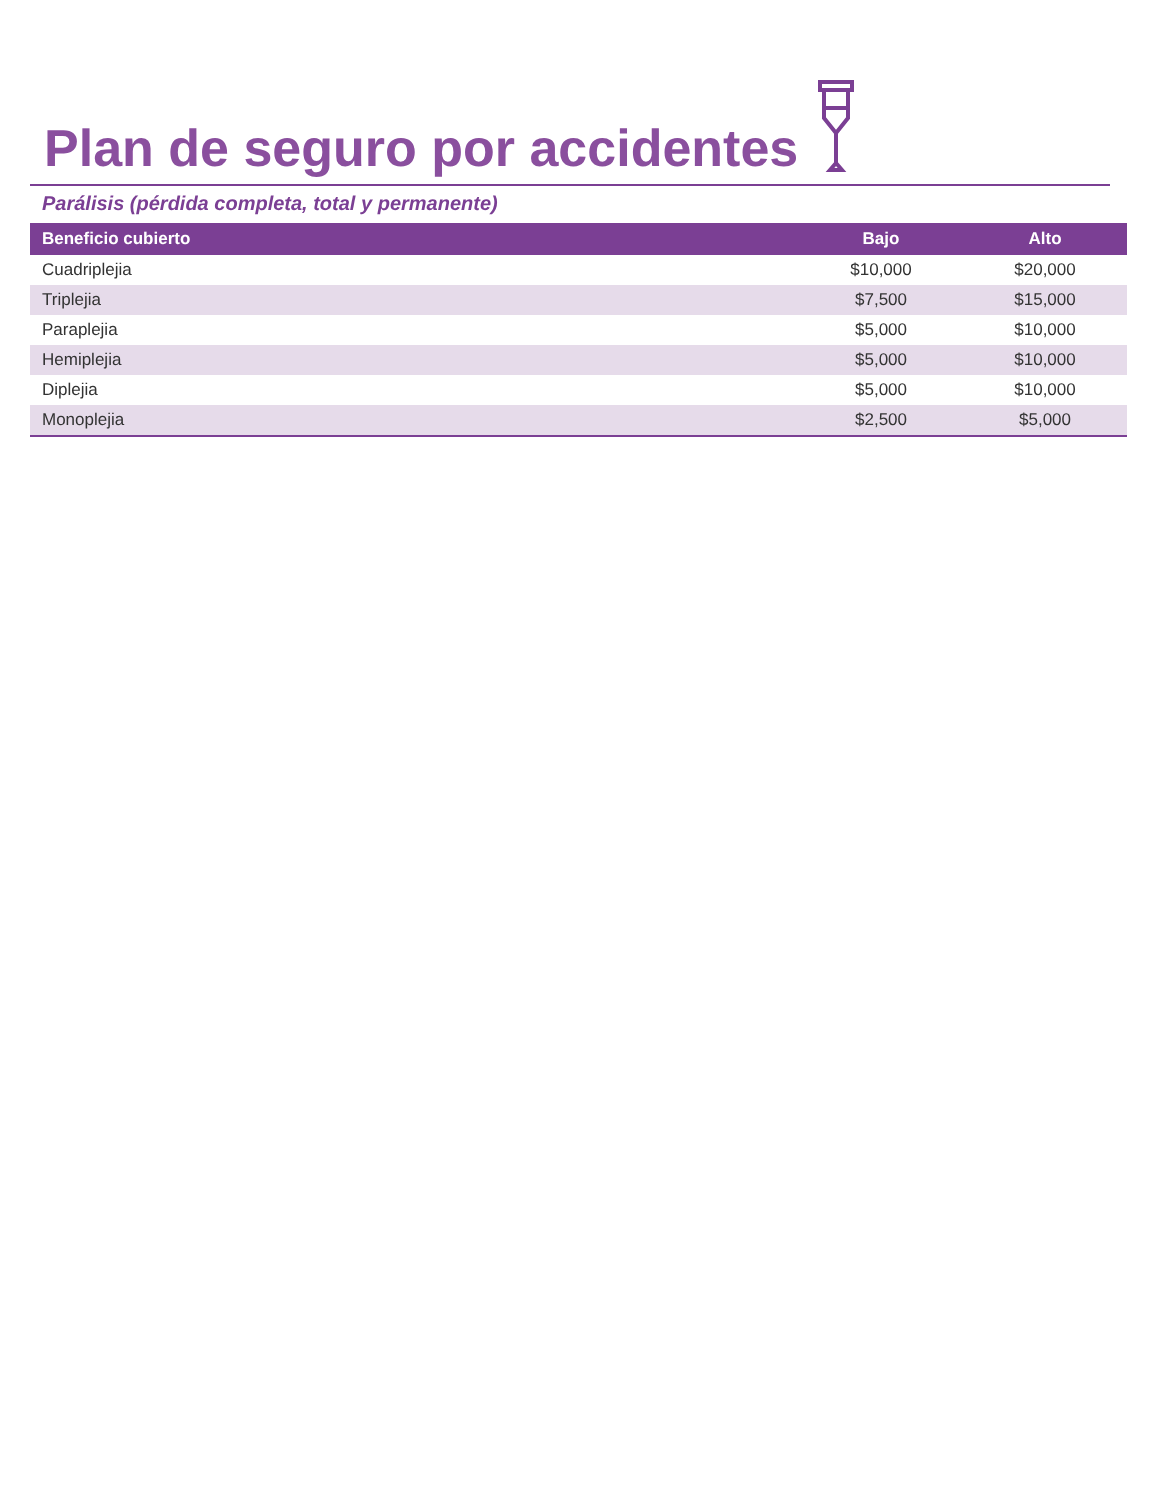Plan de seguro por accidentes
Parálisis (pérdida completa, total y permanente)
| Beneficio cubierto | Bajo | Alto |
| --- | --- | --- |
| Cuadriplejia | $10,000 | $20,000 |
| Triplejia | $7,500 | $15,000 |
| Paraplejia | $5,000 | $10,000 |
| Hemiplejia | $5,000 | $10,000 |
| Diplejia | $5,000 | $10,000 |
| Monoplejia | $2,500 | $5,000 |